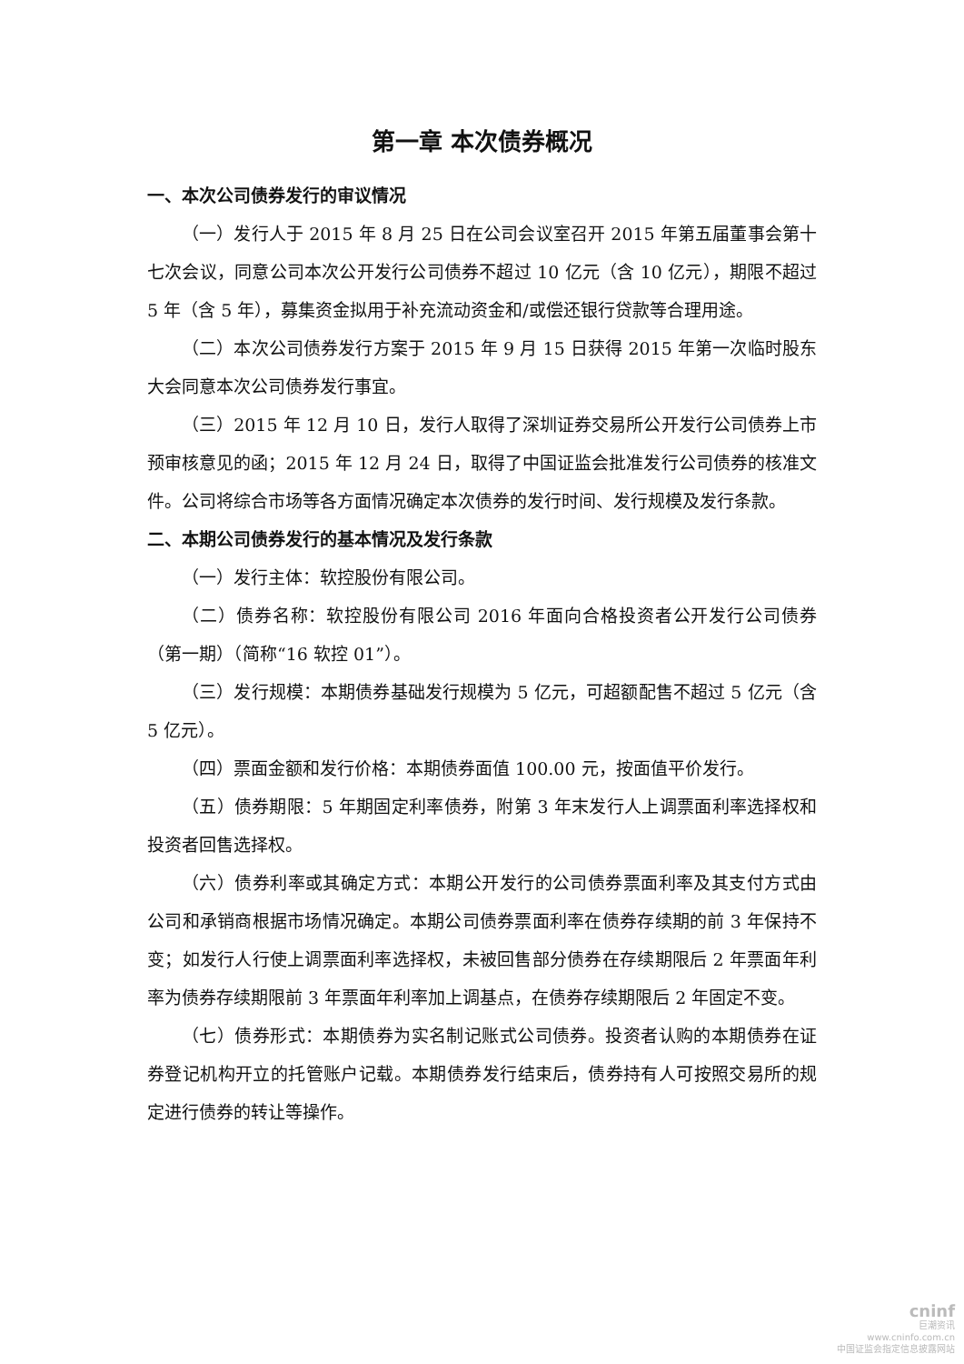第一章 本次债券概况
一、本次公司债券发行的审议情况
（一）发行人于 2015 年 8 月 25 日在公司会议室召开 2015 年第五届董事会第十七次会议，同意公司本次公开发行公司债券不超过 10 亿元（含 10 亿元），期限不超过 5 年（含 5 年），募集资金拟用于补充流动资金和/或偿还银行贷款等合理用途。
（二）本次公司债券发行方案于 2015 年 9 月 15 日获得 2015 年第一次临时股东大会同意本次公司债券发行事宜。
（三）2015 年 12 月 10 日，发行人取得了深圳证券交易所公开发行公司债券上市预审核意见的函；2015 年 12 月 24 日，取得了中国证监会批准发行公司债券的核准文件。公司将综合市场等各方面情况确定本次债券的发行时间、发行规模及发行条款。
二、本期公司债券发行的基本情况及发行条款
（一）发行主体：软控股份有限公司。
（二）债券名称：软控股份有限公司 2016 年面向合格投资者公开发行公司债券（第一期）（简称“16 软控 01”）。
（三）发行规模：本期债券基础发行规模为 5 亿元，可超额配售不超过 5 亿元（含 5 亿元）。
（四）票面金额和发行价格：本期债券面值 100.00 元，按面值平价发行。
（五）债券期限：5 年期固定利率债券，附第 3 年末发行人上调票面利率选择权和投资者回售选择权。
（六）债券利率或其确定方式：本期公开发行的公司债券票面利率及其支付方式由公司和承销商根据市场情况确定。本期公司债券票面利率在债券存续期的前 3 年保持不变；如发行人行使上调票面利率选择权，未被回售部分债券在存续期限后 2 年票面年利率为债券存续期限前 3 年票面年利率加上调基点，在债券存续期限后 2 年固定不变。
（七）债券形式：本期债券为实名制记账式公司债券。投资者认购的本期债券在证券登记机构开立的托管账户记载。本期债券发行结束后，债券持有人可按照交易所的规定进行债券的转让等操作。
cninf
巨潮资讯
www.cninfo.com.cn
中国证监会指定信息披露网站